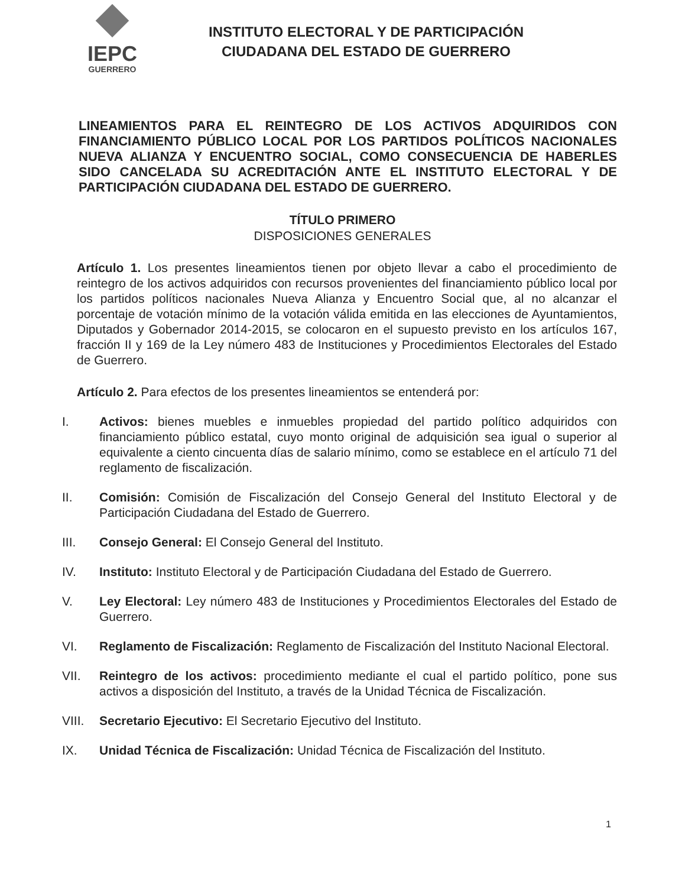IEPC
GUERRERO
INSTITUTO ELECTORAL Y DE PARTICIPACIÓN
CIUDADANA DEL ESTADO DE GUERRERO
LINEAMIENTOS PARA EL REINTEGRO DE LOS ACTIVOS ADQUIRIDOS CON FINANCIAMIENTO PÚBLICO LOCAL POR LOS PARTIDOS POLÍTICOS NACIONALES NUEVA ALIANZA Y ENCUENTRO SOCIAL, COMO CONSECUENCIA DE HABERLES SIDO CANCELADA SU ACREDITACIÓN ANTE EL INSTITUTO ELECTORAL Y DE PARTICIPACIÓN CIUDADANA DEL ESTADO DE GUERRERO.
TÍTULO PRIMERO
DISPOSICIONES GENERALES
Artículo 1. Los presentes lineamientos tienen por objeto llevar a cabo el procedimiento de reintegro de los activos adquiridos con recursos provenientes del financiamiento público local por los partidos políticos nacionales Nueva Alianza y Encuentro Social que, al no alcanzar el porcentaje de votación mínimo de la votación válida emitida en las elecciones de Ayuntamientos, Diputados y Gobernador 2014-2015, se colocaron en el supuesto previsto en los artículos 167, fracción II y 169 de la Ley número 483 de Instituciones y Procedimientos Electorales del Estado de Guerrero.
Artículo 2. Para efectos de los presentes lineamientos se entenderá por:
I. Activos: bienes muebles e inmuebles propiedad del partido político adquiridos con financiamiento público estatal, cuyo monto original de adquisición sea igual o superior al equivalente a ciento cincuenta días de salario mínimo, como se establece en el artículo 71 del reglamento de fiscalización.
II. Comisión: Comisión de Fiscalización del Consejo General del Instituto Electoral y de Participación Ciudadana del Estado de Guerrero.
III. Consejo General: El Consejo General del Instituto.
IV. Instituto: Instituto Electoral y de Participación Ciudadana del Estado de Guerrero.
V. Ley Electoral: Ley número 483 de Instituciones y Procedimientos Electorales del Estado de Guerrero.
VI. Reglamento de Fiscalización: Reglamento de Fiscalización del Instituto Nacional Electoral.
VII. Reintegro de los activos: procedimiento mediante el cual el partido político, pone sus activos a disposición del Instituto, a través de la Unidad Técnica de Fiscalización.
VIII. Secretario Ejecutivo: El Secretario Ejecutivo del Instituto.
IX. Unidad Técnica de Fiscalización: Unidad Técnica de Fiscalización del Instituto.
1